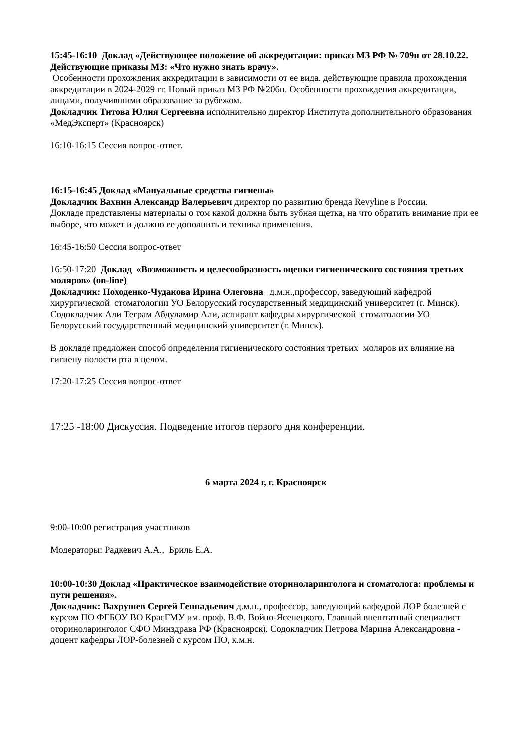15:45-16:10 Доклад «Действующее положение об аккредитации: приказ МЗ РФ № 709н от 28.10.22. Действующие приказы МЗ: «Что нужно знать врачу».
Особенности прохождения аккредитации в зависимости от ее вида. действующие правила прохождения аккредитации в 2024-2029 гг. Новый приказ МЗ РФ №206н. Особенности прохождения аккредитации, лицами, получившими образование за рубежом.
Докладчик Титова Юлия Сергеевна исполнительно директор Института дополнительного образования «МедЭксперт» (Красноярск)
16:10-16:15 Сессия вопрос-ответ.
16:15-16:45 Доклад «Мануальные средства гигиены»
Докладчик Вахнин Александр Валерьевич директор по развитию бренда Revyline в России.
Докладе представлены материалы о том какой должна быть зубная щетка, на что обратить внимание при ее выборе, что может и должно ее дополнить и техника применения.
16:45-16:50 Сессия вопрос-ответ
16:50-17:20 Доклад «Возможность и целесообразность оценки гигиенического состояния третьих моляров» (on-line)
Докладчик: Походенко-Чудакова Ирина Олеговна. д.м.н.,профессор, заведующий кафедрой хирургической стоматологии УО Белорусский государственный медицинский университет (г. Минск). Содокладчик Али Теграм Абдуламир Али, аспирант кафедры хирургической стоматологии УО Белорусский государственный медицинский университет (г. Минск).
В докладе предложен способ определения гигиенического состояния третьих моляров их влияние на гигиену полости рта в целом.
17:20-17:25 Сессия вопрос-ответ
17:25 -18:00 Дискуссия. Подведение итогов первого дня конференции.
6 марта 2024 г, г. Красноярск
9:00-10:00 регистрация участников
Модераторы: Радкевич А.А., Бриль Е.А.
10:00-10:30 Доклад «Практическое взаимодействие оториноларинголога и стоматолога: проблемы и пути решения».
Докладчик: Вахрушев Сергей Геннадьевич д.м.н., профессор, заведующий кафедрой ЛОР болезней с курсом ПО ФГБОУ ВО КрасГМУ им. проф. В.Ф. Войно-Ясенецкого. Главный внештатный специалист оториноларинголог СФО Минздрава РФ (Красноярск). Содокладчик Петрова Марина Александровна - доцент кафедры ЛОР-болезней с курсом ПО, к.м.н.